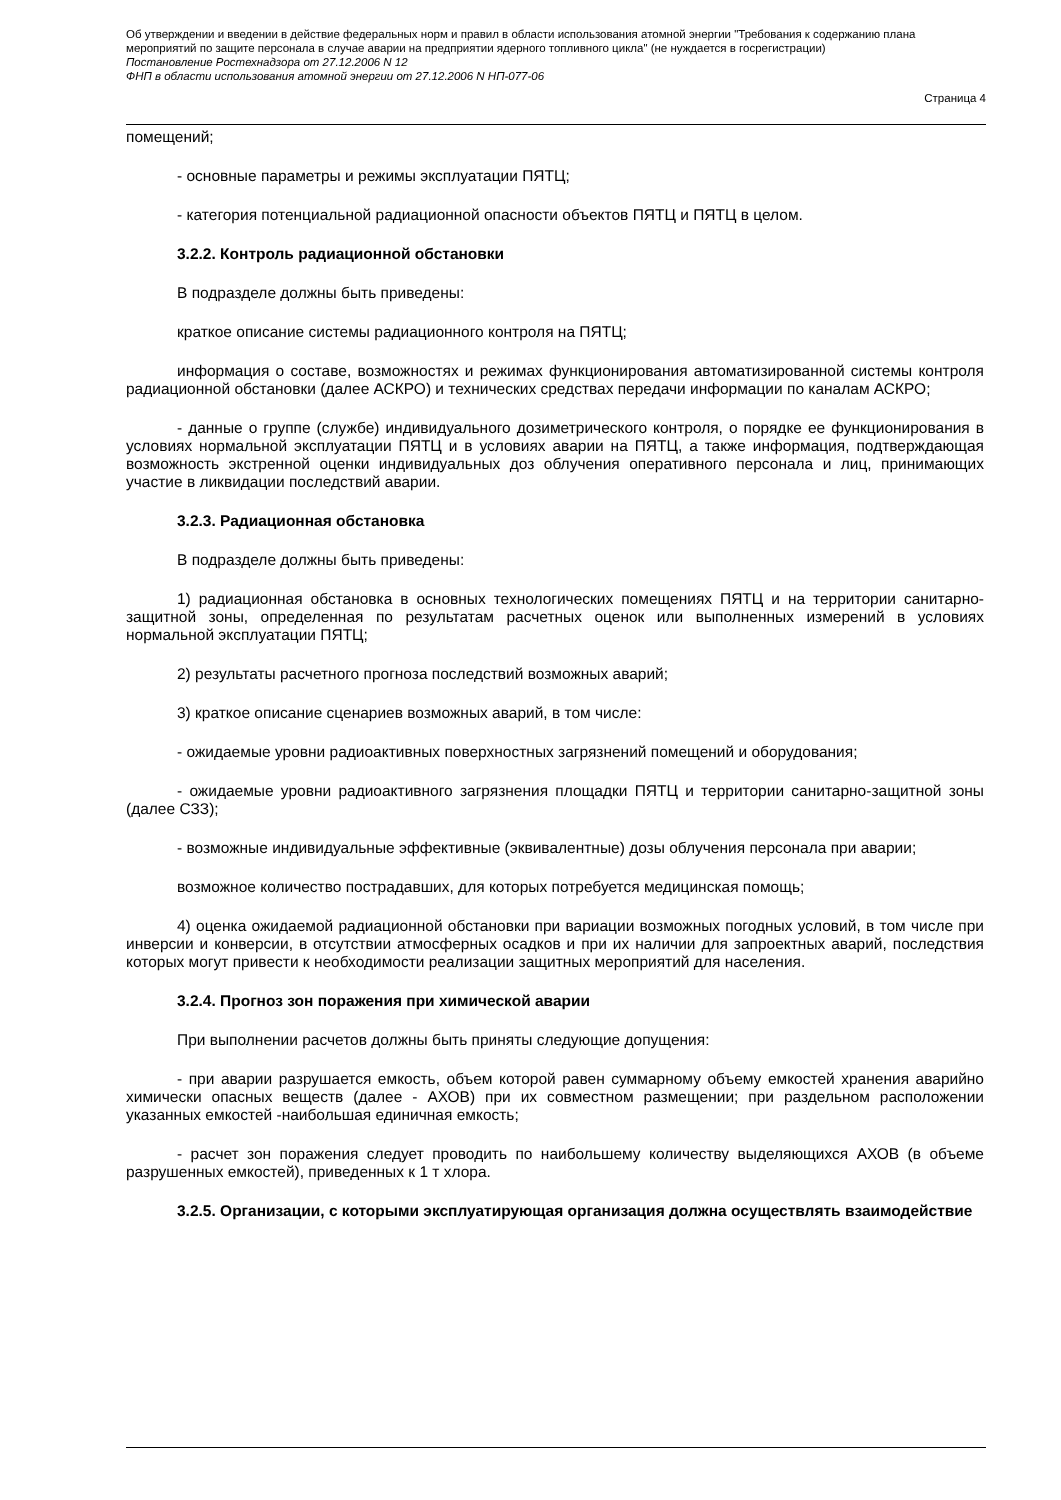Об утверждении и введении в действие федеральных норм и правил в области использования атомной энергии "Требования к содержанию плана мероприятий по защите персонала в случае аварии на предприятии ядерного топливного цикла" (не нуждается в госрегистрации)
Постановление Ростехнадзора от 27.12.2006 N 12
ФНП в области использования атомной энергии от 27.12.2006 N НП-077-06
Страница 4
помещений;
- основные параметры и режимы эксплуатации ПЯТЦ;
- категория потенциальной радиационной опасности объектов ПЯТЦ и ПЯТЦ в целом.
3.2.2. Контроль радиационной обстановки
В подразделе должны быть приведены:
краткое описание системы радиационного контроля на ПЯТЦ;
информация о составе, возможностях и режимах функционирования автоматизированной системы контроля радиационной обстановки (далее АСКРО) и технических средствах передачи информации по каналам АСКРО;
- данные о группе (службе) индивидуального дозиметрического контроля, о порядке ее функционирования в условиях нормальной эксплуатации ПЯТЦ и в условиях аварии на ПЯТЦ, а также информация, подтверждающая возможность экстренной оценки индивидуальных доз облучения оперативного персонала и лиц, принимающих участие в ликвидации последствий аварии.
3.2.3. Радиационная обстановка
В подразделе должны быть приведены:
1) радиационная обстановка в основных технологических помещениях ПЯТЦ и на территории санитарно-защитной зоны, определенная по результатам расчетных оценок или выполненных измерений в условиях нормальной эксплуатации ПЯТЦ;
2) результаты расчетного прогноза последствий возможных аварий;
3) краткое описание сценариев возможных аварий, в том числе:
- ожидаемые уровни радиоактивных поверхностных загрязнений помещений и оборудования;
- ожидаемые уровни радиоактивного загрязнения площадки ПЯТЦ и территории санитарно-защитной зоны (далее СЗЗ);
- возможные индивидуальные эффективные (эквивалентные) дозы облучения персонала при аварии;
возможное количество пострадавших, для которых потребуется медицинская помощь;
4) оценка ожидаемой радиационной обстановки при вариации возможных погодных условий, в том числе при инверсии и конверсии, в отсутствии атмосферных осадков и при их наличии для запроектных аварий, последствия которых могут привести к необходимости реализации защитных мероприятий для населения.
3.2.4. Прогноз зон поражения при химической аварии
При выполнении расчетов должны быть приняты следующие допущения:
- при аварии разрушается емкость, объем которой равен суммарному объему емкостей хранения аварийно химически опасных веществ (далее - АХОВ) при их совместном размещении; при раздельном расположении указанных емкостей -наибольшая единичная емкость;
- расчет зон поражения следует проводить по наибольшему количеству выделяющихся АХОВ (в объеме разрушенных емкостей), приведенных к 1 т хлора.
3.2.5. Организации, с которыми эксплуатирующая организация должна осуществлять взаимодействие